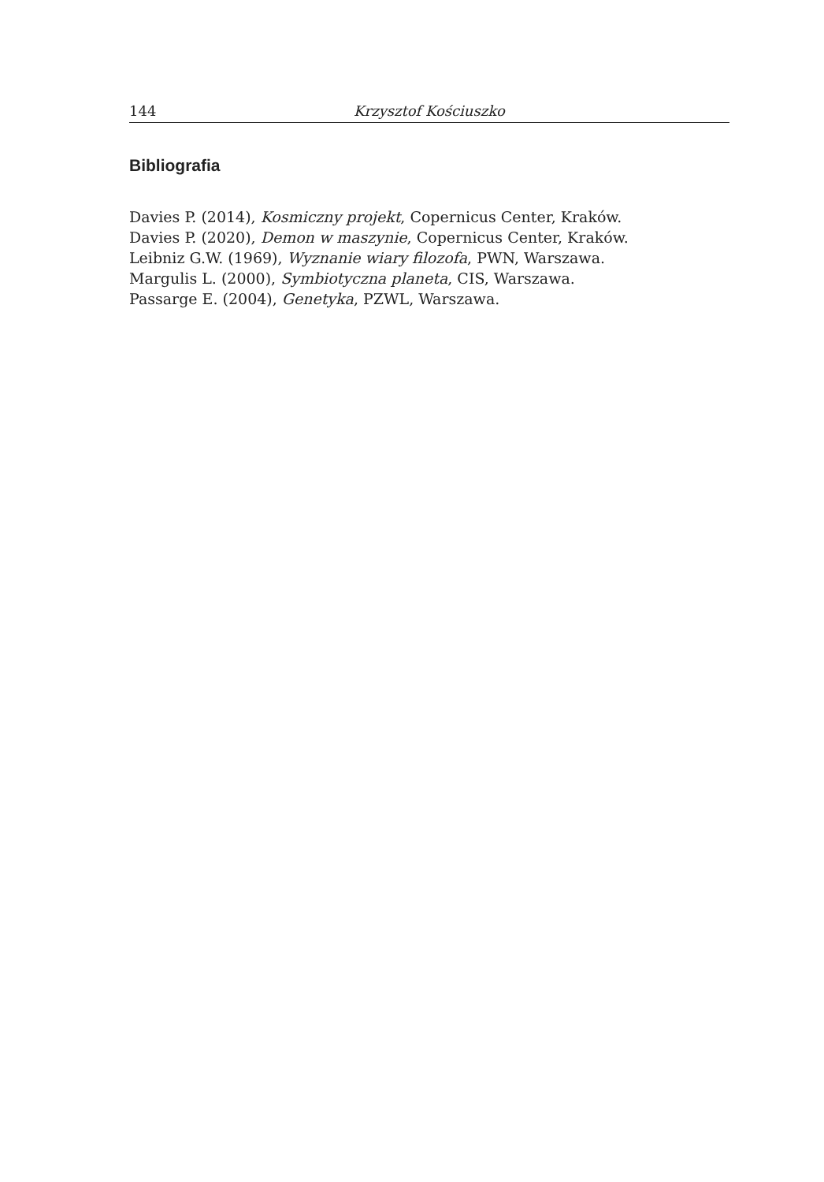144 Krzysztof Kościuszko
Bibliografia
Davies P. (2014), Kosmiczny projekt, Copernicus Center, Kraków.
Davies P. (2020), Demon w maszynie, Copernicus Center, Kraków.
Leibniz G.W. (1969), Wyznanie wiary filozofa, PWN, Warszawa.
Margulis L. (2000), Symbiotyczna planeta, CIS, Warszawa.
Passarge E. (2004), Genetyka, PZWL, Warszawa.